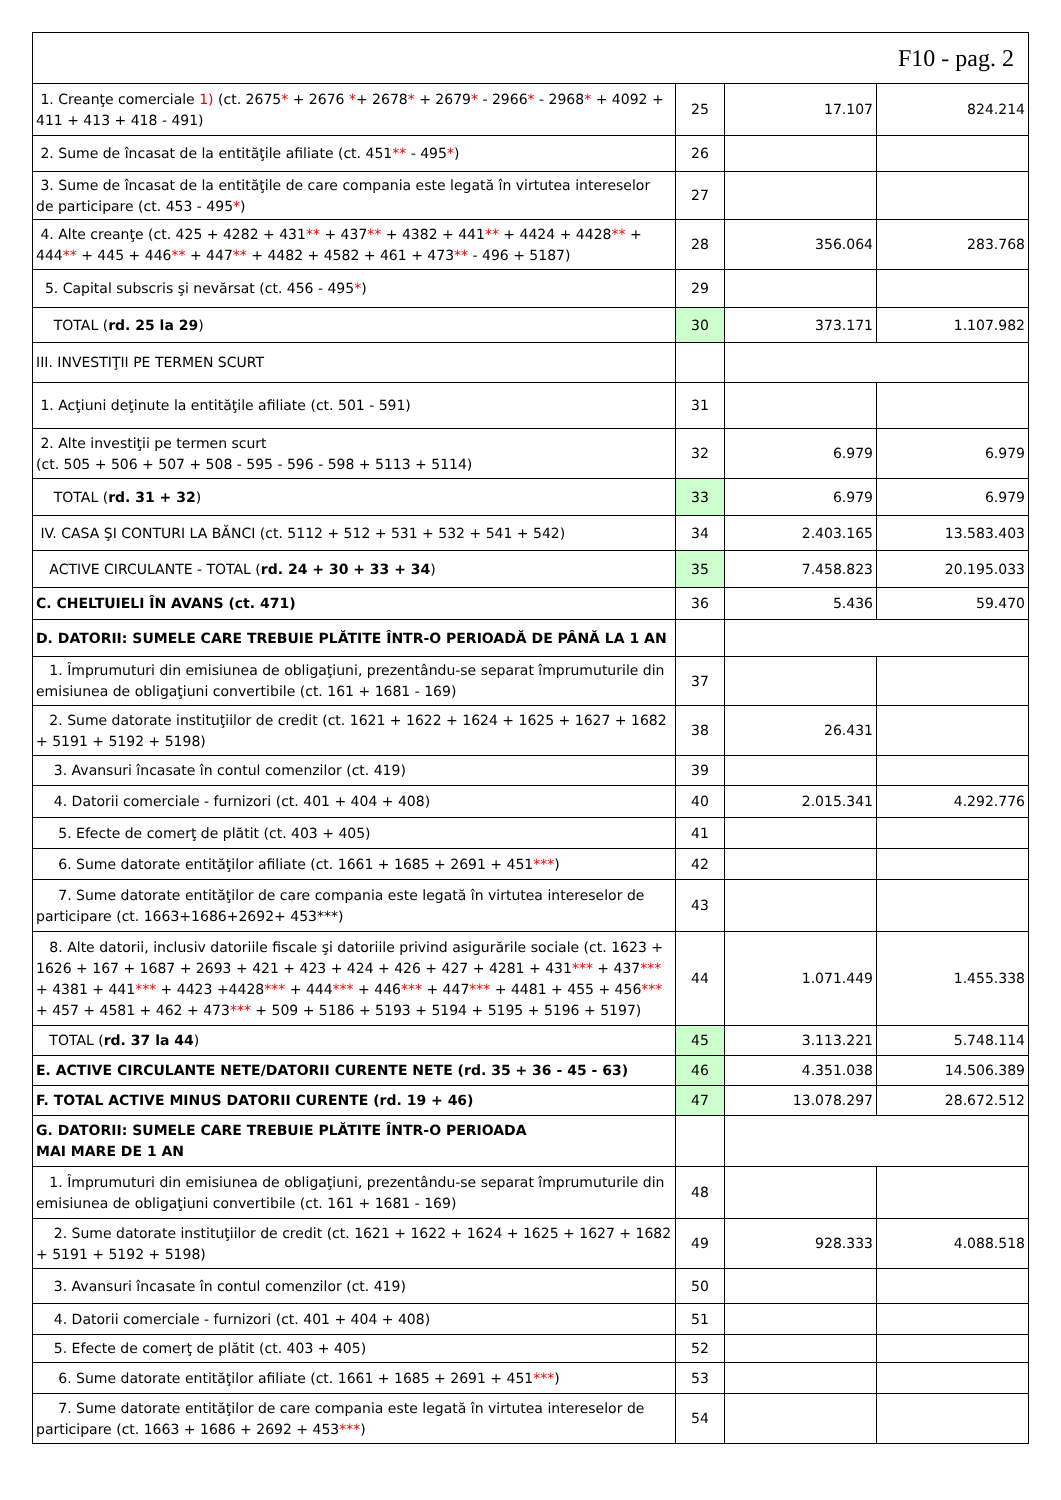| F10 - pag. 2 | | | |
| 1. Creanţe comerciale 1) (ct. 2675 * + 2676 * + 2678 * + 2679 * - 2966 * - 2968 * + 4092 + 411 + 413 + 418 - 491) | 25 | 17.107 | 824.214 |
| 2. Sume de încasat de la entităţile afiliate (ct. 451 ** - 495 * ) | 26 | | |
| 3. Sume de încasat de la entităţile de care compania este legată în virtutea intereselor de participare (ct. 453 - 495 * ) | 27 | | |
| 4. Alte creanţe (ct. 425 + 4282 + 431 ** + 437 ** + 4382 + 441 ** + 4424 + 4428 ** + 444 ** + 445 + 446 ** + 447 ** + 4482 + 4582 + 461 + 473 ** - 496 + 5187) | 28 | 356.064 | 283.768 |
| 5. Capital subscris şi nevărsat (ct. 456 - 495 * ) | 29 | | |
| TOTAL ( rd. 25 la 29 ) | 30 | 373.171 | 1.107.982 |
| III. INVESTIŢII PE TERMEN SCURT | | | |
| 1. Acţiuni deţinute la entităţile afiliate (ct. 501 - 591) | 31 | | |
| 2. Alte investiţii pe termen scurt (ct. 505 + 506 + 507 + 508 - 595 - 596 - 598 + 5113 + 5114) | 32 | 6.979 | 6.979 |
| TOTAL ( rd. 31 + 32 ) | 33 | 6.979 | 6.979 |
| IV. CASA ŞI CONTURI LA BĂNCI (ct. 5112 + 512 + 531 + 532 + 541 + 542) | 34 | 2.403.165 | 13.583.403 |
| ACTIVE CIRCULANTE - TOTAL ( rd. 24 + 30 + 33 + 34 ) | 35 | 7.458.823 | 20.195.033 |
| C. CHELTUIELI ÎN AVANS (ct. 471) | 36 | 5.436 | 59.470 |
| D. DATORII: SUMELE CARE TREBUIE PLĂTITE ÎNTR-O PERIOADĂ DE PÂNĂ LA 1 AN | | | |
| 1. Împrumuturi din emisiunea de obligaţiuni, prezentându-se separat împrumuturile din emisiunea de obligaţiuni convertibile (ct. 161 + 1681 - 169) | 37 | | |
| 2. Sume datorate instituţiilor de credit (ct. 1621 + 1622 + 1624 + 1625 + 1627 + 1682 + 5191 + 5192 + 5198) | 38 | 26.431 | |
| 3. Avansuri încasate în contul comenzilor (ct. 419) | 39 | | |
| 4. Datorii comerciale - furnizori (ct. 401 + 404 + 408) | 40 | 2.015.341 | 4.292.776 |
| 5. Efecte de comerţ de plătit (ct. 403 + 405) | 41 | | |
| 6. Sume datorate entităţilor afiliate (ct. 1661 + 1685 + 2691 + 451 *** ) | 42 | | |
| 7. Sume datorate entităţilor de care compania este legată în virtutea intereselor de participare (ct. 1663+1686+2692+ 453***) | 43 | | |
| 8. Alte datorii, inclusiv datoriile fiscale şi datoriile privind asigurările sociale (ct. 1623 + 1626 + 167 + 1687 + 2693 + 421 + 423 + 424 + 426 + 427 + 4281 + 431 *** + 437 *** + 4381 + 441 *** + 4423 +4428 *** + 444 *** + 446 *** + 447 *** + 4481 + 455 + 456 *** + 457 + 4581 + 462 + 473 *** + 509 + 5186 + 5193 + 5194 + 5195 + 5196 + 5197) | 44 | 1.071.449 | 1.455.338 |
| TOTAL ( rd. 37 la 44 ) | 45 | 3.113.221 | 5.748.114 |
| E. ACTIVE CIRCULANTE NETE/DATORII CURENTE NETE (rd. 35 + 36 - 45 - 63) | 46 | 4.351.038 | 14.506.389 |
| F. TOTAL ACTIVE MINUS DATORII CURENTE (rd. 19 + 46) | 47 | 13.078.297 | 28.672.512 |
| G. DATORII: SUMELE CARE TREBUIE PLĂTITE ÎNTR-O PERIOADA MAI MARE DE 1 AN | | | |
| 1. Împrumuturi din emisiunea de obligaţiuni, prezentându-se separat împrumuturile din emisiunea de obligaţiuni convertibile (ct. 161 + 1681 - 169) | 48 | | |
| 2. Sume datorate instituţiilor de credit (ct. 1621 + 1622 + 1624 + 1625 + 1627 + 1682 + 5191 + 5192 + 5198) | 49 | 928.333 | 4.088.518 |
| 3. Avansuri încasate în contul comenzilor (ct. 419) | 50 | | |
| 4. Datorii comerciale - furnizori (ct. 401 + 404 + 408) | 51 | | |
| 5. Efecte de comerţ de plătit (ct. 403 + 405) | 52 | | |
| 6. Sume datorate entităţilor afiliate (ct. 1661 + 1685 + 2691 + 451 *** ) | 53 | | |
| 7. Sume datorate entităţilor de care compania este legată în virtutea intereselor de participare (ct. 1663 + 1686 + 2692 + 453 *** ) | 54 | | |